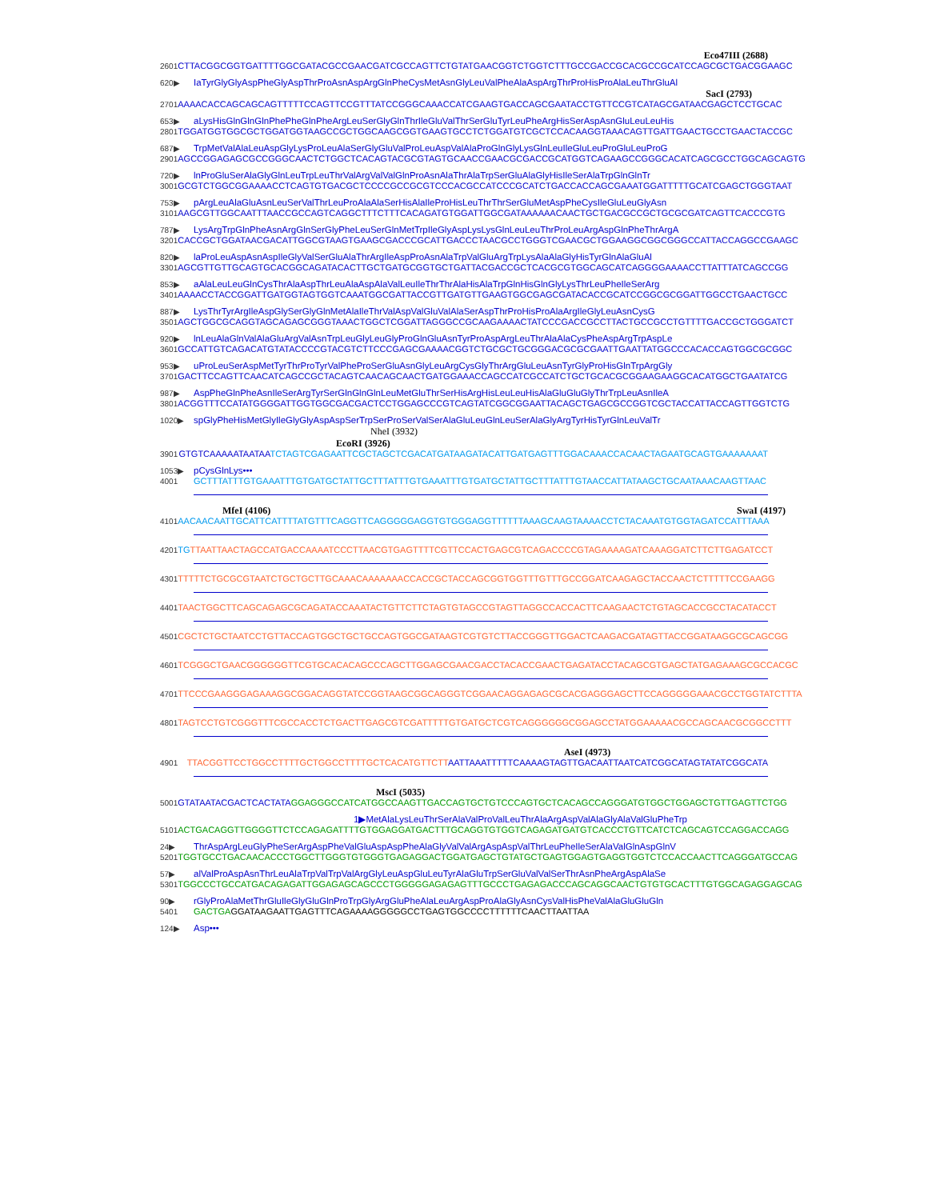Eco47III (2688)
2601 CTTACGGCGGTGATTTTGGCGATACGCCGAACGATCGCCAGTTCTGTATGAACGGTCTGGTCTTTGCCGACCGCACGCCGCATCCAGCGCTGACGGAAGC
620▶ IaTyrGlyGlyAspPheGlyAspThrProAsnAspArgGlnPheCysMetAsnGlyLeuValPheAlaAspArgThrProHisProAlaLeuThrGluAl
SacI (2793)
2701 AAAACACCAGCAGCAGTTTTTCCAGTTCCGTTTATCCGGGCAAACCATCGAAGTGACCAGCGAATACCTGTTCCGTCATAGCGATAACGAGCTCCTGCAC
653▶ aLysHisGlnGlnGlnPhePheGlnPheArgLeuSerGlyGlnThrIleGluValThrSerGluTyrLeuPheArgHisSerAspAsnGluLeuLeuHis
2801 TGGATGGTGGCGCTGGATGGTAAGCCGCTGGCAAGCGGTGAAGTGCCTCTGGATGTCGCTCCACAAGGTAAACAGTTGATTGAACTGCCTGAACTACCGC
687▶ TrpMetValAlaLeuAspGlyLysProLeuAlaSerGlyGluValProLeuAspValAlaProGlnGlyLysGlnLeuIleGluLeuProGluLeuProG
2901 AGCCGGAGAGCGCCGGGCAACTCTGGCTCACAGTACGCGTAGTGCAACCGAACGCGACCGCATGGTCAGAAGCCGGGCACATCAGCGCCTGGCAGCAGTG
720▶ lnProGluSerAlaGlyGlnLeuTrpLeuThrValArgValValGlnProAsnAlaThrAlaTrpSerGluAlaGlyHisIleSerAlaTrpGlnGlnTr
3001 GCGTCTGGCGGAAAACCTCAGTGTGACGCTCCCCGCCGCGTCCCACGCCATCCCGCATCTGACCACCAGCGAAATGGATTTTTGCATCGAGCTGGGTAAT
753▶ pArgLeuAlaGluAsnLeuSerValThrLeuProAlaAlaSerHisAlaIleProHisLeuThrThrSerGluMetAspPheCysIleGluLeuGlyAsn
3101 AAGCGTTGGCAATTTAACCGCCAGTCAGGCTTTCTTTCACAGATGTGGATTGGCGATAAAAAACAACTGCTGACGCCGCTGCGCGATCAGTTCACCCGTG
787▶ LysArgTrpGlnPheAsnArgGlnSerGlyPheLeuSerGlnMetTrpIleGlyAspLysLysGlnLeuLeuThrProLeuArgAspGlnPheThrArgA
3201 CACCGCTGGATAACGACATTGGCGTAAGTGAAGCGACCCGCATTGACCCTAACGCCTGGGTCGAACGCTGGAAGGCGGCGGGCCATTACCAGGCCGAAGC
820▶ laProLeuAspAsnAspIleGlyValSerGluAlaThrArgIleAspProAsnAlaTrpValGluArgTrpLysAlaAlaGlyHisTyrGlnAlaGluAl
3301 AGCGTTGTTGCAGTGCACGGCAGATACACTTGCTGATGCGGTGCTGATTACGACCGCTCACGCGTGGCAGCATCAGGGGAAAACCTTATTTATCAGCCGG
853▶ aAlaLeuLeuGlnCysThrAlaAspThrLeuAlaAspAlaValLeuIleThrThrAlaHisAlaTrpGlnHisGlnGlyLysThrLeuPheIleSerArg
3401 AAAACCTACCGGATTGATGGTAGTGGTCAAATGGCGATTACCGTTGATGTTGAAGTGGCGAGCGATACACCGCATCCGGCGCGGATTGGCCTGAACTGCC
887▶ LysThrTyrArgIleAspGlySerGlyGlnMetAlaIleThrValAspValGluValAlaSerAspThrProHisProAlaArgIleGlyLeuAsnCysG
3501 AGCTGGCGCAGGTAGCAGAGCGGGTAAACTGGCTCGGATTAGGGCCGCAAGAAAACTATCCCGACCGCCTTACTGCCGCCTGTTTTGACCGCTGGGATCT
920▶ lnLeuAlaGlnValAlaGluArgValAsnTrpLeuGlyLeuGlyProGlnGluAsnTyrProAspArgLeuThrAlaAlaCysPheAspArgTrpAspLe
3601 GCCATTGTCAGACATGTATACCCCGTACGTCTTCCCGAGCGAAAACGGTCTGCGCTGCGGGACGCGCGAATTGAATTATGGCCCACACCAGTGGCGCGGC
953▶ uProLeuSerAspMetTyrThrProTyrValPheProSerGluAsnGlyLeuArgCysGlyThrArgGluLeuAsnTyrGlyProHisGlnTrpArgGly
3701 GACTTCCAGTTCAACATCAGCCGCTACAGTCAACAGCAACTGATGGAAACCAGCCATCGCCATCTGCTGCACGCGGAAGAAGGCACATGGCTGAATATCG
987▶ AspPheGlnPheAsnIleSerArgTyrSerGlnGlnGlnLeuMetGluThrSerHisArgHisLeuLeuHisAlaGluGluGlyThrTrpLeuAsnIleA
3801 ACGGTTTCCATATGGGGATTGGTGGCGACGACTCCTGGAGCCCGTCAGTATCGGCGGAATTACAGCTGAGCGCCGGTCGCTACCATTACCAGTTGGTCTG
1020▶ spGlyPheHisMetGlyIleGlyGlyAspAspSerTrpSerProSerValSerAlaGluLeuGlnLeuSerAlaGlyArgTyrHisTyrGlnLeuValTr
NheI (3932)
EcoRI (3926)
3901 GTGTCAAAAATAATAA TCTAGTCGAGAATTCGCTAGCTCGACATGATAAGATACATTGATGAGTTTGGACAAACCACAACTAGAATGCAGTGAAAAAAAT
1053▶ pCysGlnLys•••
4001 GCTTTATTTGTGAAATTTGTGATGCTATTGCTTTATTTGTGAAATTTGTGATGCTATTGCTTTATTTGTAACCATTATAAGCTGCAATAAACAAGTTAAC
MfeI (4106) SwaI (4197)
4101 AACAACAATTGCATTCATTTTATGTTTCAGGTTCAGGGGGAGGTGTGGGAGGTTTTTTAAAGCAAGTAAAACCTCTACAAATGTGGTAGATCCATTTAAA
4201 TG TTAATTAACTAGCCATGACCAAAATCCCTTAACGTGAGTTTTCGTTCCACTGAGCGTCAGACCCCGTAGAAAAGATCAAAGGATCTTCTTGAGATCCT
4301 TTTTTCTGCGCGTAATCTGCTGCTTGCAAACAAAAAAACCACCGCTACCAGCGGTGGTTTGTTTGCCGGATCAAGAGCTACCAACTCTTTTTCCGAAGG
4401 TAACTGGCTTCAGCAGAGCGCAGATACCAAATACTGTTCTTCTAGTGTAGCCGTAGTTAGGCCACCACTTCAAGAACTCTGTAGCACCGCCTACATACCT
4501 CGCTCTGCTAATCCTGTTACCAGTGGCTGCTGCCAGTGGCGATAAGTCGTGTCTTACCGGGTTGGACTCAAGACGATAGTTACCGGATAAGGCGCAGCGG
4601 TCGGGCTGAACGGGGGGTTCGTGCACACAGCCCAGCTTGGAGCGAACGACCTACACCGAACTGAGATACCTACAGCGTGAGCTATGAGAAAGCGCCACGC
4701 TTCCCGAAGGGAGAAAGGCGGACAGGTATCCGGTAAGCGGCAGGGTCGGAACAGGAGAGCGCACGAGGGAGCTTCCAGGGGGAAACGCCTGGTATCTTTA
4801 TAGTCCTGTCGGGTTTCGCCACCTCTGACTTGAGCGTCGATTTTTGTGATGCTCGTCAGGGGGGCGGAGCCTATGGAAAAACGCCAGCAACGCGGCCTTT
AseI (4973)
4901 TTACGGTTCCTGGCCTTTTGCTGGCCTTTTGCTCACATGTTCTT AATTAAATTTTTCAAAAGTAGTTGACAATTAATCATCGGCATAGTATATCGGCATA
MscI (5035)
5001 GTATAATACGACTCACTATA GGAGGGCCATCATGGCCAAGTTGACCAGTGCTGTCCCAGTGCTCACAGCCAGGGATGTGGCTGGAGCTGTTGAGTTCTGG
1▶MetAlaLysLeuThrSerAlaValProValLeuThrAlaArgAspValAlaGlyAlaValGluPheTrp
5101 ACTGACAGGTTGGGGTTCTCCAGAGATTTTGTGGAGGATGACTTTGCAGGTGTGGTCAGAGATGATGTCACCCTGTTCATCTCAGCAGTCCAGGACCAGG
24▶ ThrAspArgLeuGlyPheSerArgAspPheValGluAspAspPheAlaGlyValValArgAspAspValThrLeuPheIleSerAlaValGlnAspGlnV
5201 TGGTGCCTGACAACACCCTGGCTTGGGTGTGGGTGAGAGGACTGGATGAGCTGTATGCTGAGTGGAGTGAGGTGGTCTCCACCAACTTCAGGGATGCCAG
57▶ alValProAspAsnThrLeuAlaTrpValTrpValArgGlyLeuAspGluLeuTyrAlaGluTrpSerGluValValSerThrAsnPheArgAspAlaSe
5301 TGGCCCTGCCATGACAGAGATTGGAGAGCAGCCCTGGGGGAGAGAGTTTGCCCTGAGAGACCCAGCAGGCAACTGTGTGCACTTTGTGGCAGAGGAGCAG
90▶ rGlyProAlaMetThrGluIleGlyGluGlnProTrpGlyArgGluPheAlaLeuArgAspProAlaGlyAsnCysValHisPheValAlaGluGluGln
5401 GACTGA GGATAAGAATTGAGTTTCAGAAAAGGGGGCCTGAGTGGCCCCTTTTTTCAACTTAATTAA
124▶ Asp•••